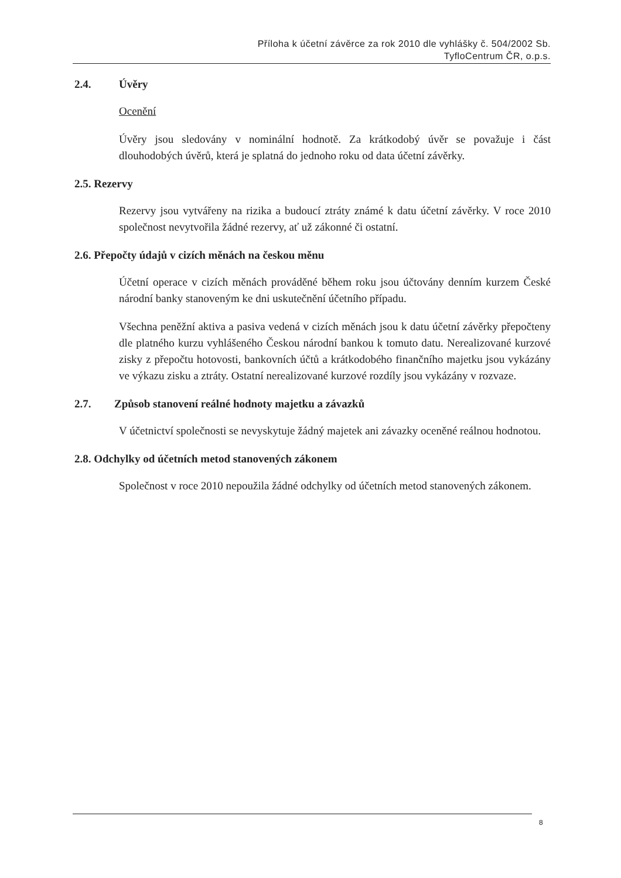Příloha k účetní závěrce za rok 2010 dle vyhlášky č. 504/2002 Sb.
TyfloCentrum ČR, o.p.s.
2.4. Úvěry
Ocenění
Úvěry jsou sledovány v nominální hodnotě. Za krátkodobý úvěr se považuje i část dlouhodobých úvěrů, která je splatná do jednoho roku od data účetní závěrky.
2.5. Rezervy
Rezervy jsou vytvářeny na rizika a budoucí ztráty známé k datu účetní závěrky. V roce 2010 společnost nevytvořila žádné rezervy, ať už zákonné či ostatní.
2.6. Přepočty údajů v cizích měnách na českou měnu
Účetní operace v cizích měnách prováděné během roku jsou účtovány denním kurzem České národní banky stanoveným ke dni uskutečnění účetního případu.
Všechna peněžní aktiva a pasiva vedená v cizích měnách jsou k datu účetní závěrky přepočteny dle platného kurzu vyhlášeného Českou národní bankou k tomuto datu. Nerealizované kurzové zisky z přepočtu hotovosti, bankovních účtů a krátkodobého finančního majetku jsou vykázány ve výkazu zisku a ztráty. Ostatní nerealizované kurzové rozdíly jsou vykázány v rozvaze.
2.7. Způsob stanovení reálné hodnoty majetku a závazků
V účetnictví společnosti se nevyskytuje žádný majetek ani závazky oceněné reálnou hodnotou.
2.8. Odchylky od účetních metod stanovených zákonem
Společnost v roce 2010 nepoužila žádné odchylky od účetních metod stanovených zákonem.
8